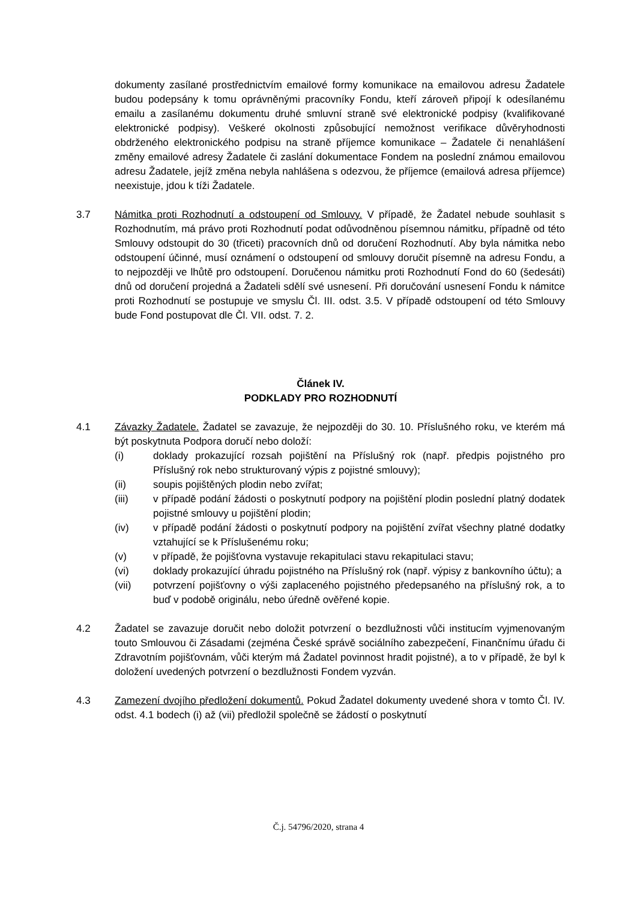dokumenty zasílané prostřednictvím emailové formy komunikace na emailovou adresu Žadatele budou podepsány k tomu oprávněnými pracovníky Fondu, kteří zároveň připojí k odesílanému emailu a zasílanému dokumentu druhé smluvní straně své elektronické podpisy (kvalifikované elektronické podpisy). Veškeré okolnosti způsobující nemožnost verifikace důvěryhodnosti obdrženého elektronického podpisu na straně příjemce komunikace – Žadatele či nenahlášení změny emailové adresy Žadatele či zaslání dokumentace Fondem na poslední známou emailovou adresu Žadatele, jejíž změna nebyla nahlášena s odezvou, že příjemce (emailová adresa příjemce) neexistuje, jdou k tíži Žadatele.
3.7 Námitka proti Rozhodnutí a odstoupení od Smlouvy. V případě, že Žadatel nebude souhlasit s Rozhodnutím, má právo proti Rozhodnutí podat odůvodněnou písemnou námitku, případně od této Smlouvy odstoupit do 30 (třiceti) pracovních dnů od doručení Rozhodnutí. Aby byla námitka nebo odstoupení účinné, musí oznámení o odstoupení od smlouvy doručit písemně na adresu Fondu, a to nejpozději ve lhůtě pro odstoupení. Doručenou námitku proti Rozhodnutí Fond do 60 (šedesáti) dnů od doručení projedná a Žadateli sdělí své usnesení. Při doručování usnesení Fondu k námitce proti Rozhodnutí se postupuje ve smyslu Čl. III. odst. 3.5. V případě odstoupení od této Smlouvy bude Fond postupovat dle Čl. VII. odst. 7. 2.
Článek IV.
PODKLADY PRO ROZHODNUTÍ
4.1 Závazky Žadatele. Žadatel se zavazuje, že nejpozději do 30. 10. Příslušného roku, ve kterém má být poskytnuta Podpora doručí nebo doloží:
(i) doklady prokazující rozsah pojištění na Příslušný rok (např. předpis pojistného pro Příslušný rok nebo strukturovaný výpis z pojistné smlouvy);
(ii) soupis pojištěných plodin nebo zvířat;
(iii) v případě podání žádosti o poskytnutí podpory na pojištění plodin poslední platný dodatek pojistné smlouvy u pojištění plodin;
(iv) v případě podání žádosti o poskytnutí podpory na pojištění zvířat všechny platné dodatky vztahující se k Příslušenému roku;
(v) v případě, že pojišťovna vystavuje rekapitulaci stavu rekapitulaci stavu;
(vi) doklady prokazující úhradu pojistného na Příslušný rok (např. výpisy z bankovního účtu); a
(vii) potvrzení pojišťovny o výši zaplaceného pojistného předepsaného na příslušný rok, a to buď v podobě originálu, nebo úředně ověřené kopie.
4.2 Žadatel se zavazuje doručit nebo doložit potvrzení o bezdlužnosti vůči institucím vyjmenovaným touto Smlouvou či Zásadami (zejména České správě sociálního zabezpečení, Finančnímu úřadu či Zdravotním pojišťovnám, vůči kterým má Žadatel povinnost hradit pojistné), a to v případě, že byl k doložení uvedených potvrzení o bezdlužnosti Fondem vyzván.
4.3 Zamezení dvojího předložení dokumentů. Pokud Žadatel dokumenty uvedené shora v tomto Čl. IV. odst. 4.1 bodech (i) až (vii) předložil společně se žádostí o poskytnutí
Č.j. 54796/2020, strana 4